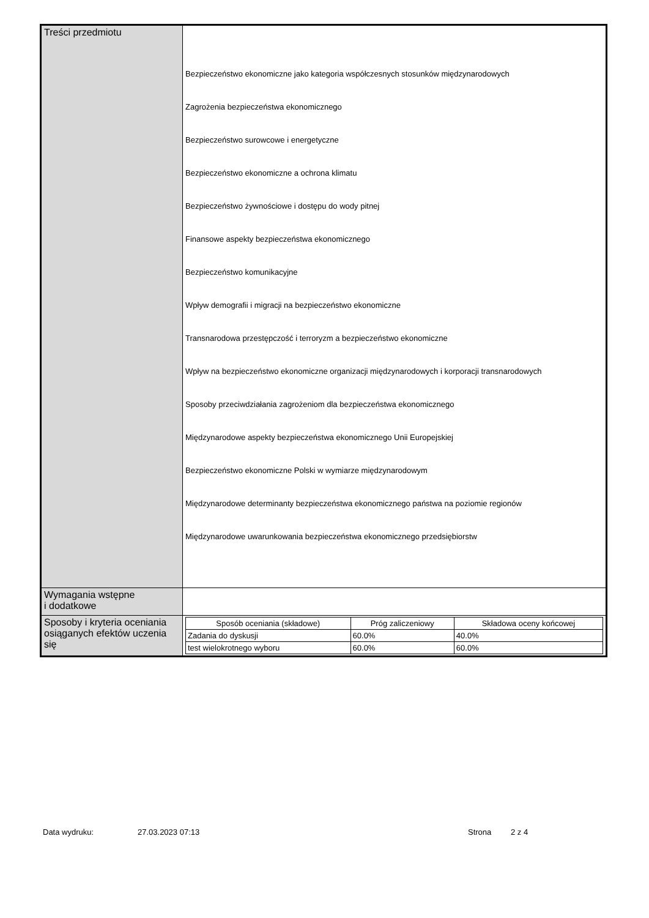| Treści przedmiotu | Bezpieczeństwo ekonomiczne jako kategoria współczesnych stosunków międzynarodowych Zagrożenia bezpieczeństwa ekonomicznego Bezpieczeństwo surowcowe i energetyczne Bezpieczeństwo ekonomiczne a ochrona klimatu Bezpieczeństwo żywnościowe i dostępu do wody pitnej Finansowe aspekty bezpieczeństwa ekonomicznego Bezpieczeństwo komunikacyjne Wpływ demografii i migracji na bezpieczeństwo ekonomiczne Transnarodowa przestępczość i terroryzm a bezpieczeństwo ekonomiczne Wpływ na bezpieczeństwo ekonomiczne organizacji międzynarodowych i korporacji transnarodowych Sposoby przeciwdziałania zagrożeniom dla bezpieczeństwa ekonomicznego Międzynarodowe aspekty bezpieczeństwa ekonomicznego Unii Europejskiej Bezpieczeństwo ekonomiczne Polski w wymiarze międzynarodowym Międzynarodowe determinanty bezpieczeństwa ekonomicznego państwa na poziomie regionów Międzynarodowe uwarunkowania bezpieczeństwa ekonomicznego przedsiębiorstw |
| Wymagania wstępne i dodatkowe | |
| Sposoby i kryteria oceniania osiąganych efektów uczenia się | / Sposób oceniania (składowe) / Próg zaliczeniowy / Składowa oceny końcowej / / --- / --- / --- / / Zadania do dyskusji / 60.0% / 40.0% / / test wielokrotnego wyboru / 60.0% / 60.0% / |
Data wydruku: 27.03.2023 07:13 Strona 2 z 4